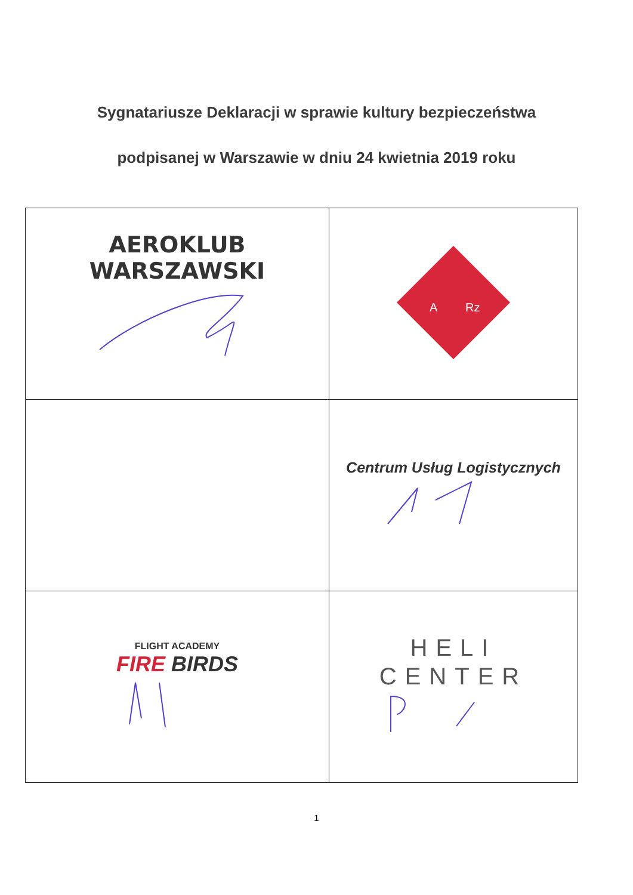Sygnatariusze Deklaracji w sprawie kultury bezpieczeństwa
podpisanej w Warszawie w dniu 24 kwietnia 2019 roku
| AEROKLUB WARSZAWSKI | A Rz |
| | Centrum Usług Logistycznych |
| FLIGHT ACADEMY FIRE BIRDS | HELI CENTER |
1